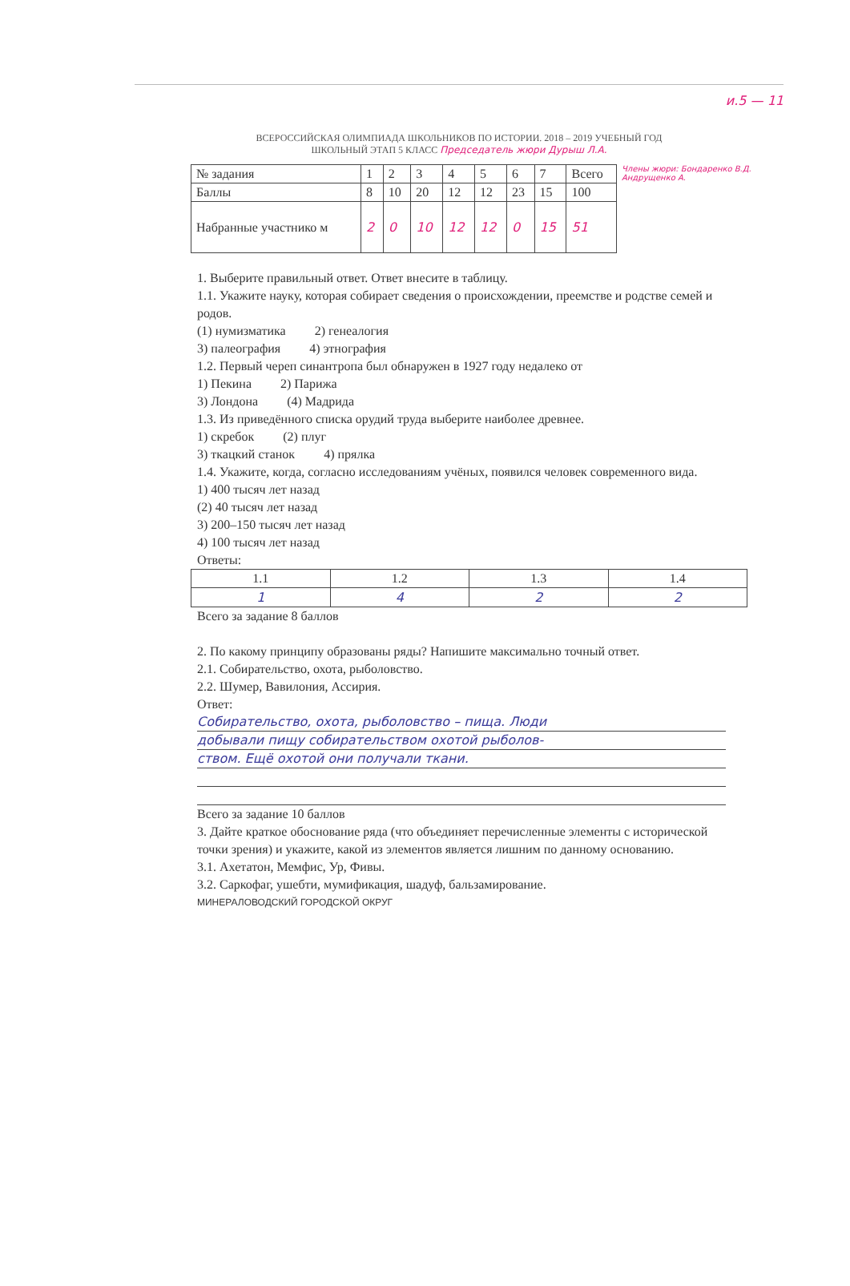и.5 — 11
ВСЕРОССИЙСКАЯ ОЛИМПИАДА ШКОЛЬНИКОВ ПО ИСТОРИИ. 2018 – 2019 УЧЕБНЫЙ ГОД
ШКОЛЬНЫЙ ЭТАП 5 КЛАСС Председатель жюри Дурыш Л.А.
| № задания | 1 | 2 | 3 | 4 | 5 | 6 | 7 | Всего |
| --- | --- | --- | --- | --- | --- | --- | --- | --- |
| Баллы | 8 | 10 | 20 | 12 | 12 | 23 | 15 | 100 |
| Набранные участнико м | 2 | 0 | 10 | 12 | 12 | 0 | 15 | 51 |
Члены жюри: Бондаренко В.Д. Андрущенко А.
1. Выберите правильный ответ. Ответ внесите в таблицу.
1.1. Укажите науку, которая собирает сведения о происхождении, преемстве и родстве семей и родов.
(1) нумизматика 2) генеалогия
3) палеография 4) этнография
1.2. Первый череп синантропа был обнаружен в 1927 году недалеко от
1) Пекина 2) Парижа
3) Лондона (4) Мадрида
1.3. Из приведённого списка орудий труда выберите наиболее древнее.
1) скребок (2) плуг
3) ткацкий станок 4) прялка
1.4. Укажите, когда, согласно исследованиям учёных, появился человек современного вида.
1) 400 тысяч лет назад
(2) 40 тысяч лет назад
3) 200–150 тысяч лет назад
4) 100 тысяч лет назад
Ответы:
| 1.1 | 1.2 | 1.3 | 1.4 |
| --- | --- | --- | --- |
| 1 | 4 | 2 | 2 |
Всего за задание 8 баллов
2. По какому принципу образованы ряды? Напишите максимально точный ответ.
2.1. Собирательство, охота, рыболовство.
2.2. Шумер, Вавилония, Ассирия.
Ответ:
Собирательство, охота, рыболовство – пища. Люди
добывали пищу собирательством охотой рыболов-
ством. Ещё охотой они получали ткани.
Всего за задание 10 баллов
3. Дайте краткое обоснование ряда (что объединяет перечисленные элементы с исторической точки зрения) и укажите, какой из элементов является лишним по данному основанию.
3.1. Ахетатон, Мемфис, Ур, Фивы.
3.2. Саркофаг, ушебти, мумификация, шадуф, бальзамирование.
МИНЕРАЛОВОДСКИЙ ГОРОДСКОЙ ОКРУГ